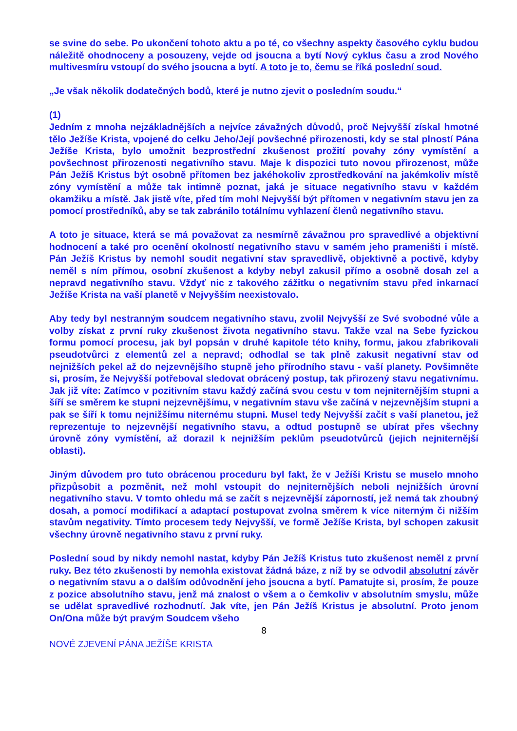se svine do sebe. Po ukončení tohoto aktu a po té, co všechny aspekty časového cyklu budou náležitě ohodnoceny a posouzeny, vejde od jsoucna a bytí Nový cyklus času a zrod Nového multivesmíru vstoupí do svého jsoucna a bytí. A toto je to, čemu se říká poslední soud.
„Je však několik dodatečných bodů, které je nutno zjevit o posledním soudu.“
(1)
Jedním z mnoha nejzákladnějších a nejvíce závažných důvodů, proč Nejvyšší získal hmotné tělo Ježíše Krista, vpojené do celku Jeho/Její povšechné přirozenosti, kdy se stal plností Pána Ježíše Krista, bylo umožnit bezprostřední zkušenost prožití povahy zóny vymístění a povšechnost přirozenosti negativního stavu. Maje k dispozici tuto novou přirozenost, může Pán Ježíš Kristus být osobně přítomen bez jakéhokoliv zprostředkování na jakémkoliv místě zóny vymístění a může tak intimně poznat, jaká je situace negativního stavu v každém okamžiku a místě. Jak jistě víte, před tím mohl Nejvyšší být přítomen v negativním stavu jen za pomocí prostředníků, aby se tak zabránilo totálnímu vyhlazení členů negativního stavu.
A toto je situace, která se má považovat za nesmírně závažnou pro spravedlivé a objektivní hodnocení a také pro ocenění okolností negativního stavu v samém jeho prameništi i místě. Pán Ježíš Kristus by nemohl soudit negativní stav spravedlivě, objektivně a poctivě, kdyby neměl s ním přímou, osobní zkušenost a kdyby nebyl zakusil přímo a osobně dosah zel a nepravd negativního stavu. Vždyť nic z takového zážitku o negativním stavu před inkarnací Ježíše Krista na vaší planetě v Nejvyšším neexistovalo.
Aby tedy byl nestranným soudcem negativního stavu, zvolil Nejvyšší ze Své svobodné vůle a volby získat z první ruky zkušenost života negativního stavu. Takže vzal na Sebe fyzickou formu pomocí procesu, jak byl popsán v druhé kapitole této knihy, formu, jakou zfabrikovali pseudotvůrci z elementů zel a nepravd; odhodlal se tak plně zakusit negativní stav od nejnižších pekel až do nejzevnějšího stupně jeho přírodního stavu - vaší planety. Povšimněte si, prosím, že Nejvyšší potřeboval sledovat obrácený postup, tak přirozený stavu negativnímu. Jak již víte: Zatímco v pozitivním stavu každý začíná svou cestu v tom nejniternějším stupni a šíří se směrem ke stupni nejzevnějšímu, v negativním stavu vše začíná v nejzevnějším stupni a pak se šíří k tomu nejnižšímu niternému stupni. Musel tedy Nejvyšší začít s vaší planetou, jež reprezentuje to nejzevnější negativního stavu, a odtud postupně se ubírat přes všechny úrovně zóny vymístění, až dorazil k nejnižším peklům pseudotvůrců (jejich nejniternější oblasti).
Jiným důvodem pro tuto obrácenou proceduru byl fakt, že v Ježíši Kristu se muselo mnoho přizpůsobit a pozměnit, než mohl vstoupit do nejniternějších neboli nejnižších úrovní negativního stavu. V tomto ohledu má se začít s nejzevnější záporností, jež nemá tak zhoubný dosah, a pomocí modifikací a adaptací postupovat zvolna směrem k více niterným či nižším stavům negativity. Tímto procesem tedy Nejvyšší, ve formě Ježíše Krista, byl schopen zakusit všechny úrovně negativního stavu z první ruky.
Poslední soud by nikdy nemohl nastat, kdyby Pán Ježíš Kristus tuto zkušenost neměl z první ruky. Bez této zkušenosti by nemohla existovat žádná báze, z níž by se odvodil absolutní závěr o negativním stavu a o dalším odůvodnění jeho jsoucna a bytí. Pamatujte si, prosím, že pouze z pozice absolutního stavu, jenž má znalost o všem a o čemkoliv v absolutním smyslu, může se udělat spravedlivé rozhodnutí. Jak víte, jen Pán Ježíš Kristus je absolutní. Proto jenom On/Ona může být pravým Soudcem všeho
8
NOVÉ ZJEVENÍ PÁNA JEŽÍŠE KRISTA